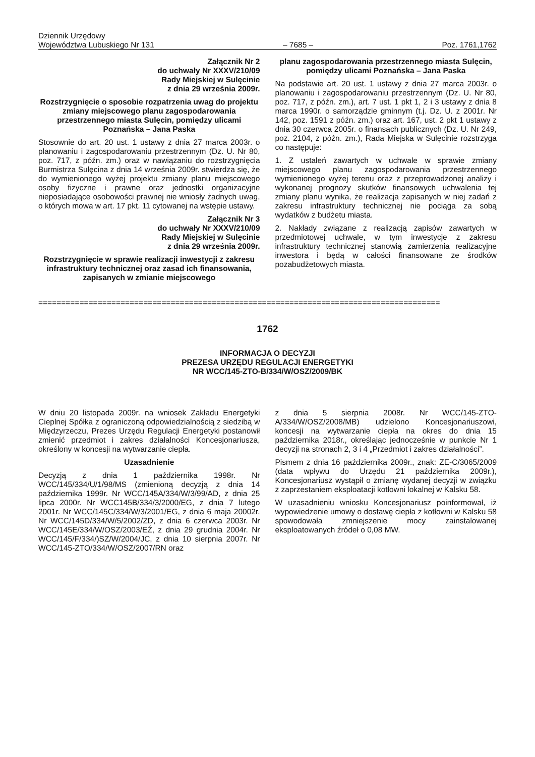Dziennik Urzędowy
Województwa Lubuskiego Nr 131
– 7685 –
Poz. 1761,1762
Załącznik Nr 2
do uchwały Nr XXXV/210/09
Rady Miejskiej w Sulęcinie
z dnia 29 września 2009r.
Rozstrzygnięcie o sposobie rozpatrzenia uwag do projektu zmiany miejscowego planu zagospodarowania przestrzennego miasta Sulęcin, pomiędzy ulicami Poznańska – Jana Paska
Stosownie do art. 20 ust. 1 ustawy z dnia 27 marca 2003r. o planowaniu i zagospodarowaniu przestrzennym (Dz. U. Nr 80, poz. 717, z późn. zm.) oraz w nawiązaniu do rozstrzygnięcia Burmistrza Sulęcina z dnia 14 września 2009r. stwierdza się, że do wymienionego wyżej projektu zmiany planu miejscowego osoby fizyczne i prawne oraz jednostki organizacyjne nieposiadające osobowości prawnej nie wniosły żadnych uwag, o których mowa w art. 17 pkt. 11 cytowanej na wstępie ustawy.
Załącznik Nr 3
do uchwały Nr XXXV/210/09
Rady Miejskiej w Sulęcinie
z dnia 29 września 2009r.
Rozstrzygnięcie w sprawie realizacji inwestycji z zakresu infrastruktury technicznej oraz zasad ich finansowania, zapisanych w zmianie miejscowego
planu zagospodarowania przestrzennego miasta Sulęcin, pomiędzy ulicami Poznańska – Jana Paska
Na podstawie art. 20 ust. 1 ustawy z dnia 27 marca 2003r. o planowaniu i zagospodarowaniu przestrzennym (Dz. U. Nr 80, poz. 717, z późn. zm.), art. 7 ust. 1 pkt 1, 2 i 3 ustawy z dnia 8 marca 1990r. o samorządzie gminnym (t.j. Dz. U. z 2001r. Nr 142, poz. 1591 z późn. zm.) oraz art. 167, ust. 2 pkt 1 ustawy z dnia 30 czerwca 2005r. o finansach publicznych (Dz. U. Nr 249, poz. 2104, z późn. zm.), Rada Miejska w Sulęcinie rozstrzyga co następuje:
1. Z ustaleń zawartych w uchwale w sprawie zmiany miejscowego planu zagospodarowania przestrzennego wymienionego wyżej terenu oraz z przeprowadzonej analizy i wykonanej prognozy skutków finansowych uchwalenia tej zmiany planu wynika, że realizacja zapisanych w niej zadań z zakresu infrastruktury technicznej nie pociąga za sobą wydatków z budżetu miasta.
2. Nakłady związane z realizacją zapisów zawartych w przedmiotowej uchwale, w tym inwestycje z zakresu infrastruktury technicznej stanowią zamierzenia realizacyjne inwestora i będą w całości finansowane ze środków pozabudżetowych miasta.
========================================================================================
1762
INFORMACJA O DECYZJI
PREZESA URZĘDU REGULACJI ENERGETYKI
NR WCC/145-ZTO-B/334/W/OSZ/2009/BK
W dniu 20 listopada 2009r. na wniosek Zakładu Energetyki Cieplnej Spółka z ograniczoną odpowiedzialnością z siedzibą w Międzyrzeczu, Prezes Urzędu Regulacji Energetyki postanowił zmienić przedmiot i zakres działalności Koncesjonariusza, określony w koncesji na wytwarzanie ciepła.
Uzasadnienie
Decyzją z dnia 1 października 1998r. Nr WCC/145/334/U/1/98/MS (zmienioną decyzją z dnia 14 października 1999r. Nr WCC/145A/334/W/3/99/AD, z dnia 25 lipca 2000r. Nr WCC145B/334/3/2000/EG, z dnia 7 lutego 2001r. Nr WCC/145C/334/W/3/2001/EG, z dnia 6 maja 20002r. Nr WCC/145D/334/W/5/2002/ZD, z dnia 6 czerwca 2003r. Nr WCC/145E/334/W/OSZ/2003/EŹ, z dnia 29 grudnia 2004r. Nr WCC/145/F/334/)SZ/W/2004/JC, z dnia 10 sierpnia 2007r. Nr WCC/145-ZTO/334/W/OSZ/2007/RN oraz
z dnia 5 sierpnia 2008r. Nr WCC/145-ZTO-A/334/W/OSZ/2008/MB) udzielono Koncesjonariuszowi, koncesji na wytwarzanie ciepła na okres do dnia 15 października 2018r., określając jednocześnie w punkcie Nr 1 decyzji na stronach 2, 3 i 4 „Przedmiot i zakres działalności”.
Pismem z dnia 16 października 2009r., znak: ZE-C/3065/2009 (data wpływu do Urzędu 21 października 2009r.), Koncesjonariusz wystąpił o zmianę wydanej decyzji w związku z zaprzestaniem eksploatacji kotłowni lokalnej w Kalsku 58.
W uzasadnieniu wniosku Koncesjonariusz poinformował, iż wypowiedzenie umowy o dostawę ciepła z kotłowni w Kalsku 58 spowodowała zmniejszenie mocy zainstalowanej eksploatowanych źródeł o 0,08 MW.